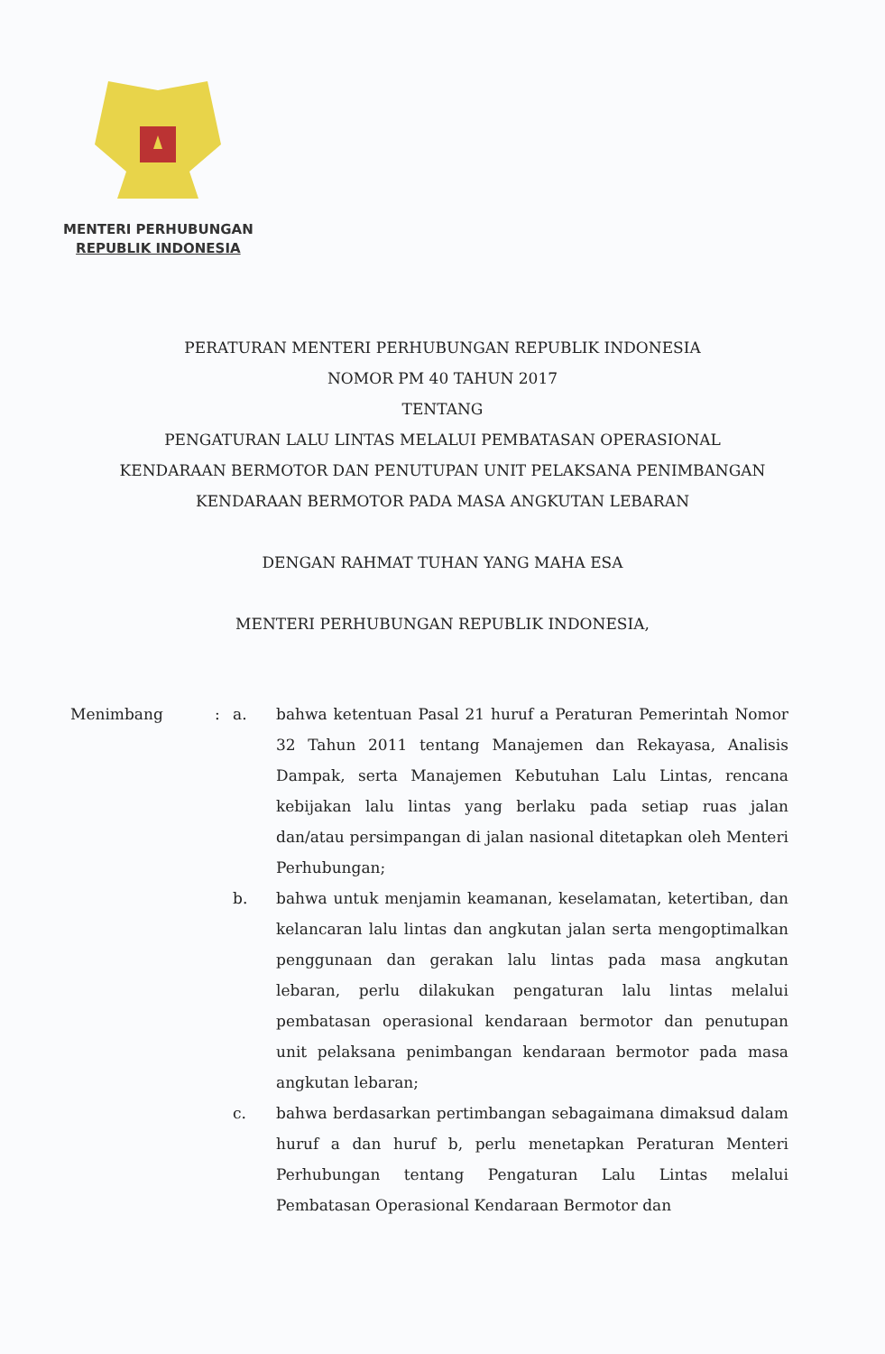MENTERI PERHUBUNGAN
REPUBLIK INDONESIA
PERATURAN MENTERI PERHUBUNGAN REPUBLIK INDONESIA
NOMOR PM 40 TAHUN 2017
TENTANG
PENGATURAN LALU LINTAS MELALUI PEMBATASAN OPERASIONAL
KENDARAAN BERMOTOR DAN PENUTUPAN UNIT PELAKSANA PENIMBANGAN
KENDARAAN BERMOTOR PADA MASA ANGKUTAN LEBARAN
DENGAN RAHMAT TUHAN YANG MAHA ESA
MENTERI PERHUBUNGAN REPUBLIK INDONESIA,
| Menimbang | : | a. | bahwa ketentuan Pasal 21 huruf a Peraturan Pemerintah Nomor 32 Tahun 2011 tentang Manajemen dan Rekayasa, Analisis Dampak, serta Manajemen Kebutuhan Lalu Lintas, rencana kebijakan lalu lintas yang berlaku pada setiap ruas jalan dan/atau persimpangan di jalan nasional ditetapkan oleh Menteri Perhubungan; |
| | | b. | bahwa untuk menjamin keamanan, keselamatan, ketertiban, dan kelancaran lalu lintas dan angkutan jalan serta mengoptimalkan penggunaan dan gerakan lalu lintas pada masa angkutan lebaran, perlu dilakukan pengaturan lalu lintas melalui pembatasan operasional kendaraan bermotor dan penutupan unit pelaksana penimbangan kendaraan bermotor pada masa angkutan lebaran; |
| | | c. | bahwa berdasarkan pertimbangan sebagaimana dimaksud dalam huruf a dan huruf b, perlu menetapkan Peraturan Menteri Perhubungan tentang Pengaturan Lalu Lintas melalui Pembatasan Operasional Kendaraan Bermotor dan |